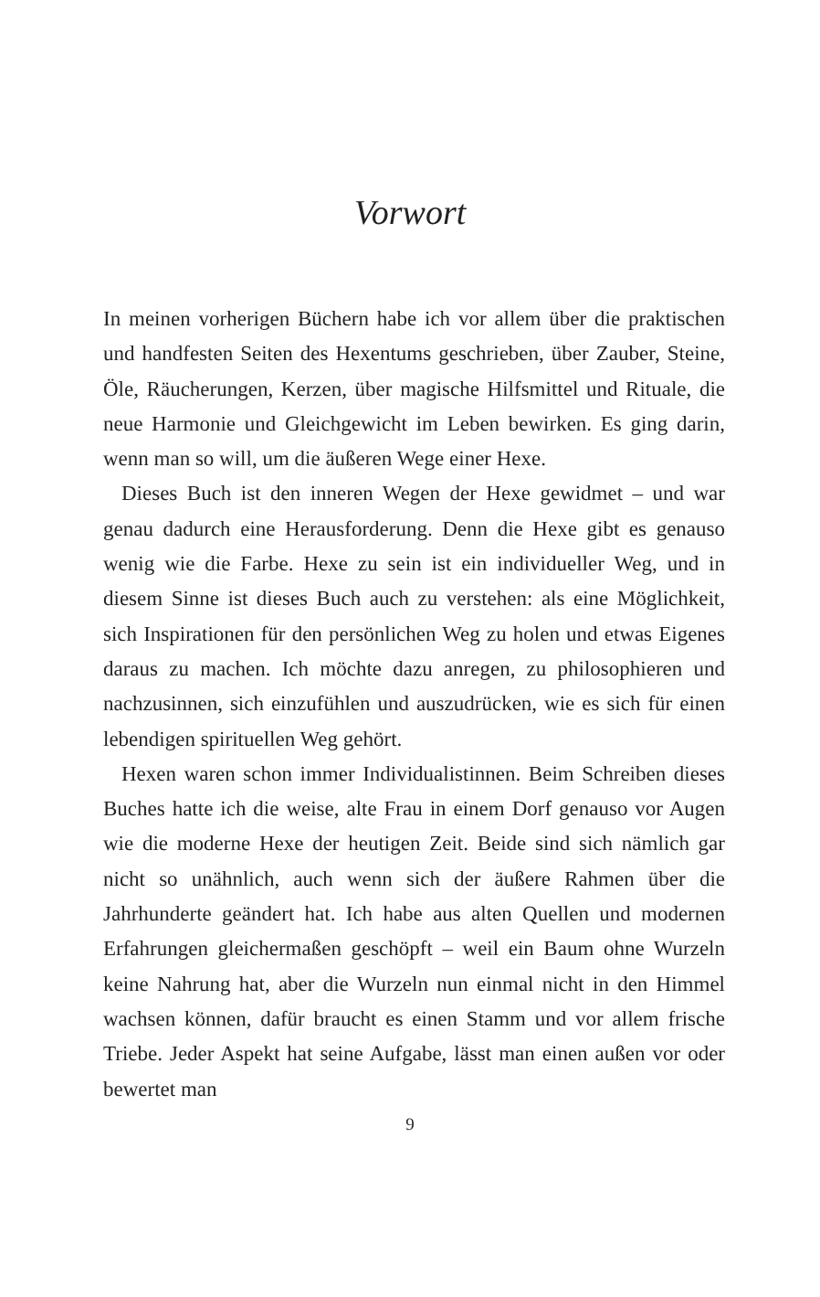Vorwort
In meinen vorherigen Büchern habe ich vor allem über die praktischen und handfesten Seiten des Hexentums geschrieben, über Zauber, Steine, Öle, Räucherungen, Kerzen, über magische Hilfsmittel und Rituale, die neue Harmonie und Gleichgewicht im Leben bewirken. Es ging darin, wenn man so will, um die äußeren Wege einer Hexe.
Dieses Buch ist den inneren Wegen der Hexe gewidmet – und war genau dadurch eine Herausforderung. Denn die Hexe gibt es genauso wenig wie die Farbe. Hexe zu sein ist ein individueller Weg, und in diesem Sinne ist dieses Buch auch zu verstehen: als eine Möglichkeit, sich Inspirationen für den persönlichen Weg zu holen und etwas Eigenes daraus zu machen. Ich möchte dazu anregen, zu philosophieren und nachzusinnen, sich einzufühlen und auszudrücken, wie es sich für einen lebendigen spirituellen Weg gehört.
Hexen waren schon immer Individualistinnen. Beim Schreiben dieses Buches hatte ich die weise, alte Frau in einem Dorf genauso vor Augen wie die moderne Hexe der heutigen Zeit. Beide sind sich nämlich gar nicht so unähnlich, auch wenn sich der äußere Rahmen über die Jahrhunderte geändert hat. Ich habe aus alten Quellen und modernen Erfahrungen gleichermaßen geschöpft – weil ein Baum ohne Wurzeln keine Nahrung hat, aber die Wurzeln nun einmal nicht in den Himmel wachsen können, dafür braucht es einen Stamm und vor allem frische Triebe. Jeder Aspekt hat seine Aufgabe, lässt man einen außen vor oder bewertet man
9